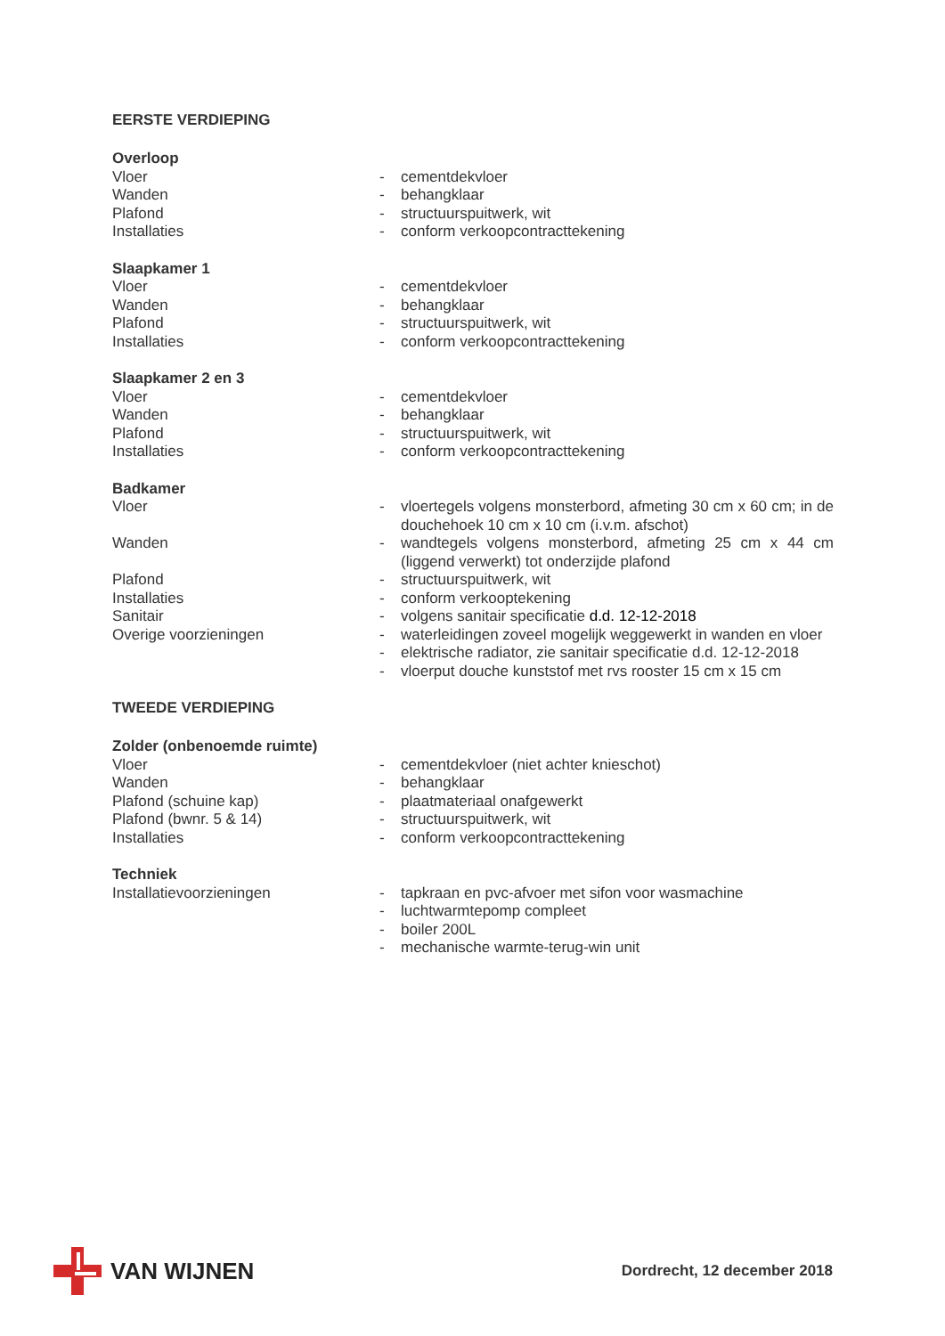EERSTE VERDIEPING
| Overloop | | |
| --- | --- | --- |
| Vloer | - | cementdekvloer |
| Wanden | - | behangklaar |
| Plafond | - | structuurspuitwerk, wit |
| Installaties | - | conform verkoopcontracttekening |
| Slaapkamer 1 | | |
| --- | --- | --- |
| Vloer | - | cementdekvloer |
| Wanden | - | behangklaar |
| Plafond | - | structuurspuitwerk, wit |
| Installaties | - | conform verkoopcontracttekening |
| Slaapkamer 2 en 3 | | |
| --- | --- | --- |
| Vloer | - | cementdekvloer |
| Wanden | - | behangklaar |
| Plafond | - | structuurspuitwerk, wit |
| Installaties | - | conform verkoopcontracttekening |
| Badkamer | | |
| --- | --- | --- |
| Vloer | - | vloertegels volgens monsterbord, afmeting 30 cm x 60 cm; in de douchehoek 10 cm x 10 cm (i.v.m. afschot) |
| Wanden | - | wandtegels volgens monsterbord, afmeting 25 cm x 44 cm (liggend verwerkt) tot onderzijde plafond |
| Plafond | - | structuurspuitwerk, wit |
| Installaties | - | conform verkooptekening |
| Sanitair | - | volgens sanitair specificatie d.d. 12-12-2018 |
| Overige voorzieningen | - | waterleidingen zoveel mogelijk weggewerkt in wanden en vloer |
| | - | elektrische radiator, zie sanitair specificatie d.d. 12-12-2018 |
| | - | vloerput douche kunststof met rvs rooster 15 cm x 15 cm |
TWEEDE VERDIEPING
| Zolder (onbenoemde ruimte) | | |
| --- | --- | --- |
| Vloer | - | cementdekvloer (niet achter knieschot) |
| Wanden | - | behangklaar |
| Plafond (schuine kap) | - | plaatmateriaal onafgewerkt |
| Plafond (bwnr. 5 & 14) | - | structuurspuitwerk, wit |
| Installaties | - | conform verkoopcontracttekening |
| Techniek | | |
| --- | --- | --- |
| Installatievoorzieningen | - | tapkraan en pvc-afvoer met sifon voor wasmachine |
| | - | luchtwarmtepomp compleet |
| | - | boiler 200L |
| | - | mechanische warmte-terug-win unit |
VAN WIJNEN
Dordrecht, 12 december 2018